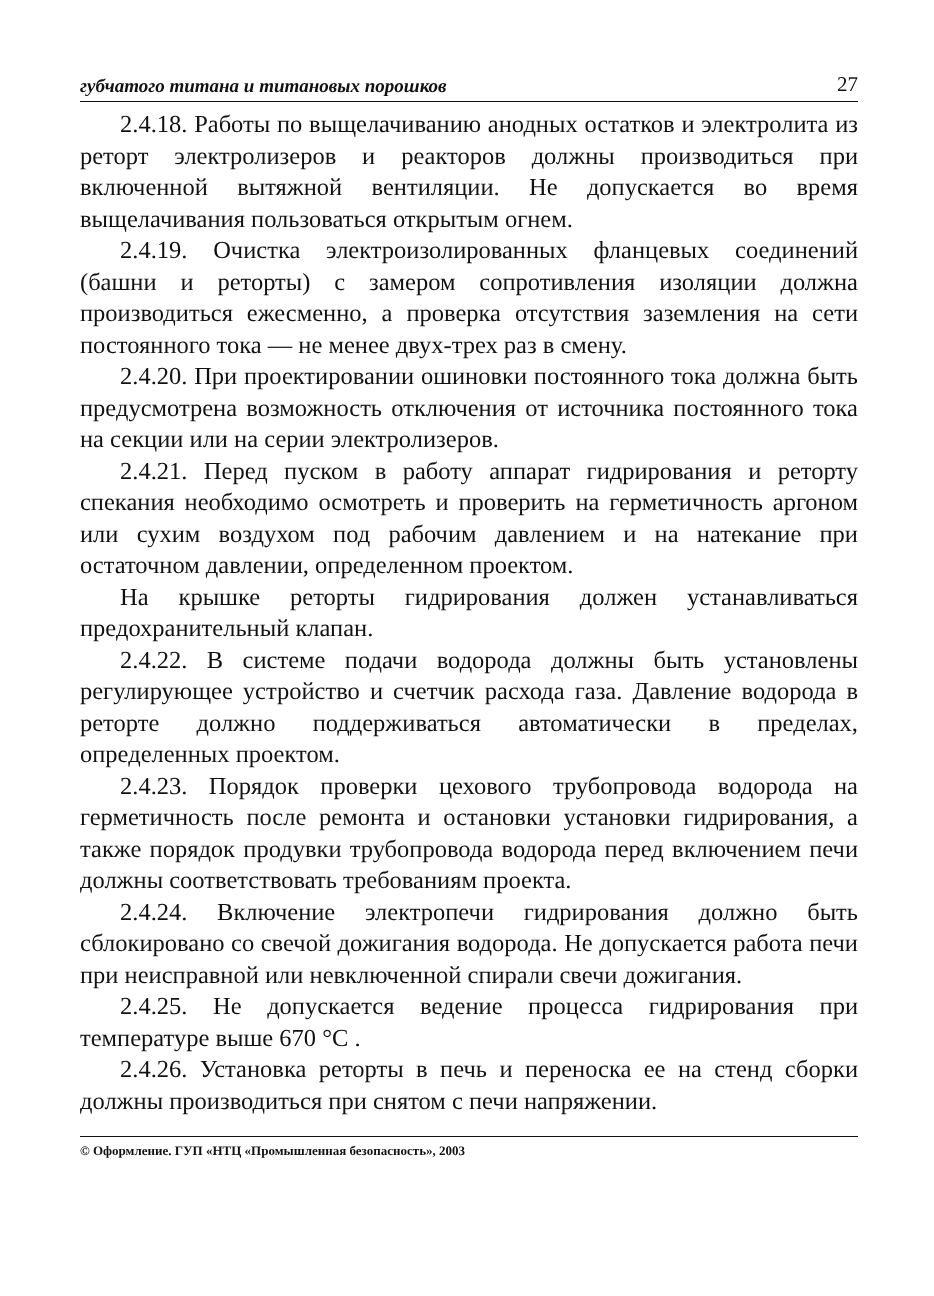губчатого титана и титановых порошков 27
2.4.18. Работы по выщелачиванию анодных остатков и электролита из реторт электролизеров и реакторов должны производиться при включенной вытяжной вентиляции. Не допускается во время выщелачивания пользоваться открытым огнем.
2.4.19. Очистка электроизолированных фланцевых соединений (башни и реторты) с замером сопротивления изоляции должна производиться ежесменно, а проверка отсутствия заземления на сети постоянного тока — не менее двух-трех раз в смену.
2.4.20. При проектировании ошиновки постоянного тока должна быть предусмотрена возможность отключения от источника постоянного тока на секции или на серии электролизеров.
2.4.21. Перед пуском в работу аппарат гидрирования и реторту спекания необходимо осмотреть и проверить на герметичность аргоном или сухим воздухом под рабочим давлением и на натекание при остаточном давлении, определенном проектом.
На крышке реторты гидрирования должен устанавливаться предохранительный клапан.
2.4.22. В системе подачи водорода должны быть установлены регулирующее устройство и счетчик расхода газа. Давление водорода в реторте должно поддерживаться автоматически в пределах, определенных проектом.
2.4.23. Порядок проверки цехового трубопровода водорода на герметичность после ремонта и остановки установки гидрирования, а также порядок продувки трубопровода водорода перед включением печи должны соответствовать требованиям проекта.
2.4.24. Включение электропечи гидрирования должно быть сблокировано со свечой дожигания водорода. Не допускается работа печи при неисправной или невключенной спирали свечи дожигания.
2.4.25. Не допускается ведение процесса гидрирования при температуре выше 670 °С .
2.4.26. Установка реторты в печь и переноска ее на стенд сборки должны производиться при снятом с печи напряжении.
© Оформление. ГУП «НТЦ «Промышленная безопасность», 2003